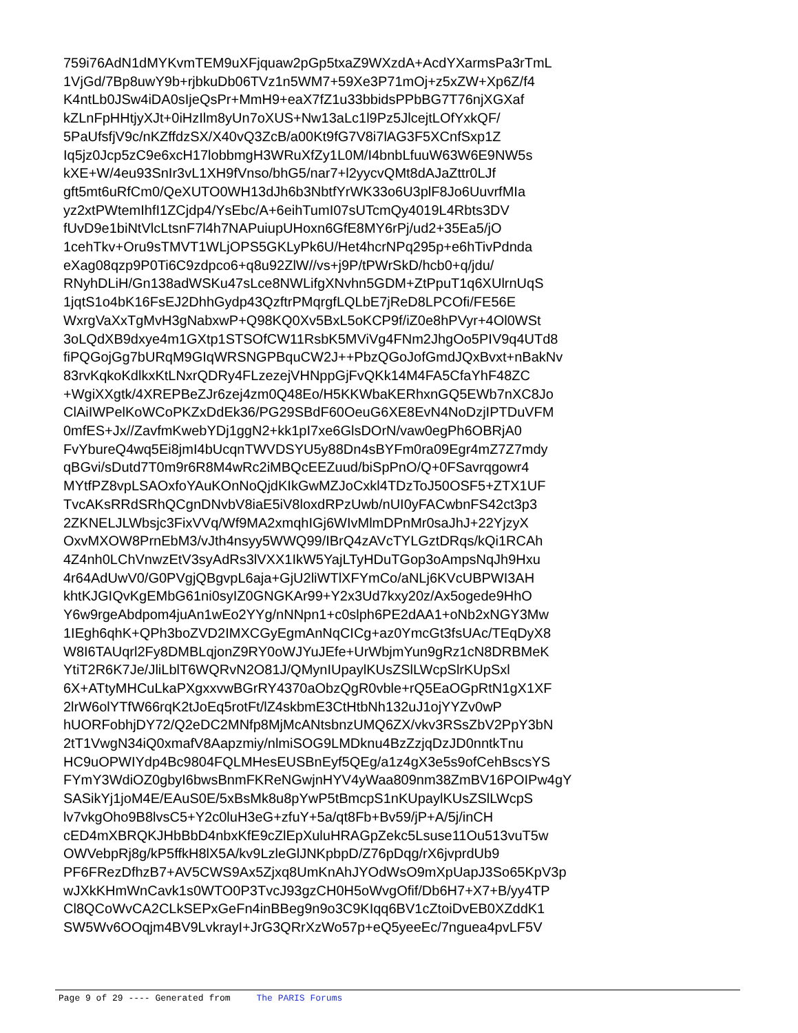759i76AdN1dMYKvmTEM9uXFjquaw2pGp5txaZ9WXzdA+AcdYXarmsPa3rTmL
1VjGd/7Bp8uwY9b+rjbkuDb06TVz1n5WM7+59Xe3P71mOj+z5xZW+Xp6Z/f4
K4ntLb0JSw4iDA0sIjeQsPr+MmH9+eaX7fZ1u33bbidsPPbBG7T76njXGXaf
kZLnFpHHtjyXJt+0iHzIlm8yUn7oXUS+Nw13aLc1l9Pz5JlcejtLOfYxkQF/
5PaUfsfjV9c/nKZffdzSX/X40vQ3ZcB/a00Kt9fG7V8i7lAG3F5XCnfSxp1Z
Iq5jz0Jcp5zC9e6xcH17lobbmgH3WRuXfZy1L0M/I4bnbLfuuW63W6E9NW5s
kXE+W/4eu93SnIr3vL1XH9fVnso/bhG5/nar7+l2yycvQMt8dAJaZttr0LJf
gft5mt6uRfCm0/QeXUTO0WH13dJh6b3NbtfYrWK33o6U3plF8Jo6UuvrfMIa
yz2xtPWtemIhfI1ZCjdp4/YsEbc/A+6eihTumI07sUTcmQy4019L4Rbts3DV
fUvD9e1biNtVlcLtsnF7l4h7NAPuiupUHoxn6GfE8MY6rPj/ud2+35Ea5/jO
1cehTkv+Oru9sTMVT1WLjOPS5GKLyPk6U/Het4hcrNPq295p+e6hTivPdnda
eXag08qzp9P0Ti6C9zdpco6+q8u92ZlW//vs+j9P/tPWrSkD/hcb0+q/jdu/
RNyhDLiH/Gn138adWSKu47sLce8NWLifgXNvhn5GDM+ZtPpuT1q6XUlrnUqS
1jqtS1o4bK16FsEJ2DhhGydp43QzftrPMqrgfLQLbE7jReD8LPCOfi/FE56E
WxrgVaXxTgMvH3gNabxwP+Q98KQ0Xv5BxL5oKCP9f/iZ0e8hPVyr+4Ol0WSt
3oLQdXB9dxye4m1GXtp1STSOfCW11RsbK5MViVg4FNm2JhgOo5PIV9q4UTd8
fiPQGojGg7bURqM9GIqWRSNGPBquCW2J++PbzQGoJofGmdJQxBvxt+nBakNv
83rvKqkoKdlkxKtLNxrQDRy4FLzezejVHNppGjFvQKk14M4FA5CfaYhF48ZC
+WgiXXgtk/4XREPBeZJr6zej4zm0Q48Eo/H5KKWbaKERhxnGQ5EWb7nXC8Jo
ClAiIWPelKoWCoPKZxDdEk36/PG29SBdF60OeuG6XE8EvN4NoDzjIPTDuVFM
0mfES+Jx//ZavfmKwebYDj1ggN2+kk1pI7xe6GlsDOrN/vaw0egPh6OBRjA0
FvYbureQ4wq5Ei8jmI4bUcqnTWVDSYU5y88Dn4sBYFm0ra09Egr4mZ7Z7mdy
qBGvi/sDutd7T0m9r6R8M4wRc2iMBQcEEZuud/biSpPnO/Q+0FSavrqgowr4
MYtfPZ8vpLSAOxfoYAuKOnNoQjdKIkGwMZJoCxkl4TDzToJ50OSF5+ZTX1UF
TvcAKsRRdSRhQCgnDNvbV8iaE5iV8loxdRPzUwb/nUI0yFACwbnFS42ct3p3
2ZKNELJLWbsjc3FixVVq/Wf9MA2xmqhIGj6WIvMlmDPnMr0saJhJ+22YjzyX
OxvMXOW8PrnEbM3/vJth4nsyy5WWQ99/IBrQ4zAVcTYLGztDRqs/kQi1RCAh
4Z4nh0LChVnwzEtV3syAdRs3lVXX1IkW5YajLTyHDuTGop3oAmpsNqJh9Hxu
4r64AdUwV0/G0PVgjQBgvpL6aja+GjU2liWTlXFYmCo/aNLj6KVcUBPWI3AH
khtKJGIQvKgEMbG61ni0syIZ0GNGKAr99+Y2x3Ud7kxy20z/Ax5ogede9HhO
Y6w9rgeAbdpom4juAn1wEo2YYg/nNNpn1+c0slph6PE2dAA1+oNb2xNGY3Mw
1IEgh6qhK+QPh3boZVD2IMXCGyEgmAnNqCICg+az0YmcGt3fsUAc/TEqDyX8
W8I6TAUqrl2Fy8DMBLqjonZ9RY0oWJYuJEfe+UrWbjmYun9gRz1cN8DRBMeK
YtiT2R6K7Je/JliLblT6WQRvN2O81J/QMynIUpaylKUsZSlLWcpSlrKUpSxl
6X+ATtyMHCuLkaPXgxxvwBGrRY4370aObzQgR0vble+rQ5EaOGpRtN1gX1XF
2lrW6olYTfW66rqK2tJoEq5rotFt/lZ4skbmE3CtHtbNh132uJ1ojYYZv0wP
hUORFobhjDY72/Q2eDC2MNfp8MjMcANtsbnzUMQ6ZX/vkv3RSsZbV2PpY3bN
2tT1VwgN34iQ0xmafV8Aapzmiy/nlmiSOG9LMDknu4BzZzjqDzJD0nntkTnu
HC9uOPWIYdp4Bc9804FQLMHesEUSBnEyf5QEg/a1z4gX3e5s9ofCehBscsYS
FYmY3WdiOZ0gbyI6bwsBnmFKReNGwjnHYV4yWaa809nm38ZmBV16POIPw4gY
SASikYj1joM4E/EAuS0E/5xBsMk8u8pYwP5tBmcpS1nKUpaylKUsZSlLWcpS
lv7vkgOho9B8lvsC5+Y2c0luH3eG+zfuY+5a/qt8Fb+Bv59/jP+A/5j/inCH
cED4mXBRQKJHbBbD4nbxKfE9cZlEpXuluHRAGpZekc5Lsuse11Ou513vuT5w
OWVebpRj8g/kP5ffkH8lX5A/kv9LzleGlJNKpbpD/Z76pDqg/rX6jvprdUb9
PF6FRezDfhzB7+AV5CWS9Ax5Zjxq8UmKnAhJYOdWsO9mXpUapJ3So65KpV3p
wJXkKHmWnCavk1s0WTO0P3TvcJ93gzCH0H5oWvgOfif/Db6H7+X7+B/yy4TP
Cl8QCoWvCA2CLkSEPxGeFn4inBBeg9n9o3C9KIqq6BV1cZtoiDvEB0XZddK1
SW5Wv6OOqjm4BV9LvkrayI+JrG3QRrXzWo57p+eQ5yeeEc/7nguea4pvLF5V
Page 9 of 29 ---- Generated from The PARIS Forums